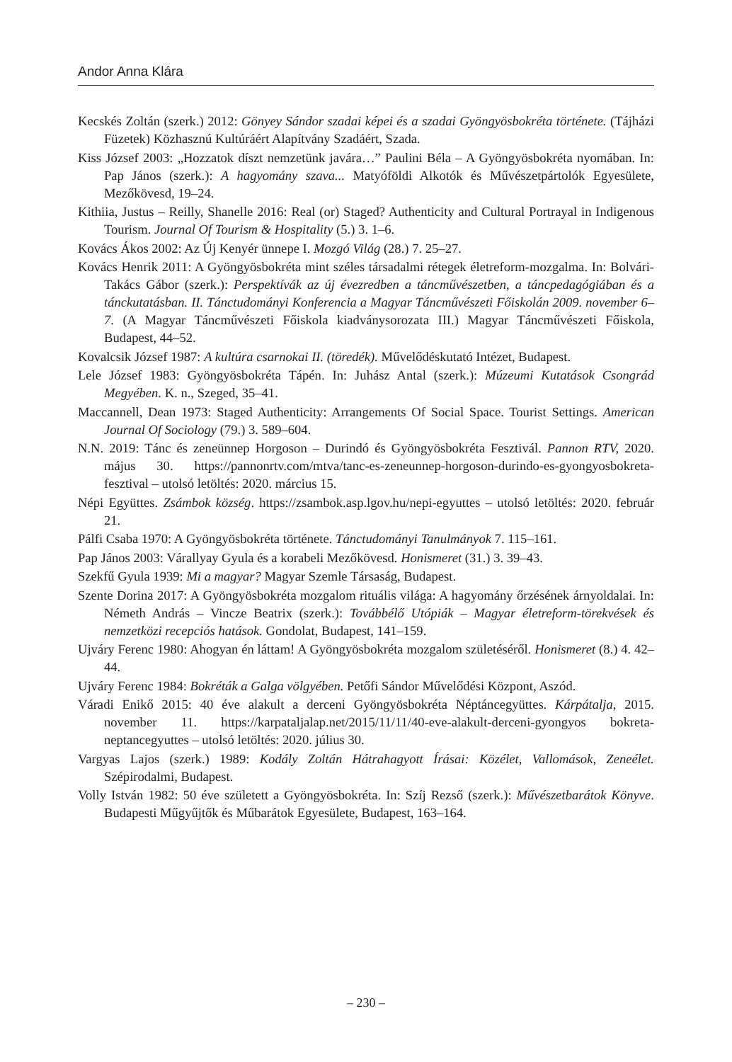Andor Anna Klára
Kecskés Zoltán (szerk.) 2012: Gönyey Sándor szadai képei és a szadai Gyöngyösbokréta története. (Tájházi Füzetek) Közhasznú Kultúráért Alapítvány Szadáért, Szada.
Kiss József 2003: „Hozzatok díszt nemzetünk javára…” Paulini Béla – A Gyöngyösbokréta nyomában. In: Pap János (szerk.): A hagyomány szava... Matyóföldi Alkotók és Művészetpártolók Egyesülete, Mezőkövesd, 19–24.
Kithiia, Justus – Reilly, Shanelle 2016: Real (or) Staged? Authenticity and Cultural Portrayal in Indigenous Tourism. Journal Of Tourism & Hospitality (5.) 3. 1–6.
Kovács Ákos 2002: Az Új Kenyér ünnepe I. Mozgó Világ (28.) 7. 25–27.
Kovács Henrik 2011: A Gyöngyösbokréta mint széles társadalmi rétegek életreform-mozgalma. In: Bolvári-Takács Gábor (szerk.): Perspektívák az új évezredben a táncművészetben, a táncpedagógiában és a tánckutatásban. II. Tánctudományi Konferencia a Magyar Táncművészeti Főiskolán 2009. november 6–7. (A Magyar Táncművészeti Főiskola kiadványsorozata III.) Magyar Táncművészeti Főiskola, Budapest, 44–52.
Kovalcsik József 1987: A kultúra csarnokai II. (töredék). Művelődéskutató Intézet, Budapest.
Lele József 1983: Gyöngyösbokréta Tápén. In: Juhász Antal (szerk.): Múzeumi Kutatások Csongrád Megyében. K. n., Szeged, 35–41.
Maccannell, Dean 1973: Staged Authenticity: Arrangements Of Social Space. Tourist Settings. American Journal Of Sociology (79.) 3. 589–604.
N.N. 2019: Tánc és zeneünnep Horgoson – Durindó és Gyöngyösbokréta Fesztivál. Pannon RTV, 2020. május 30. https://pannonrtv.com/mtva/tanc-es-zeneunnep-horgoson-durindo-es-gyongyosbokreta-fesztival – utolsó letöltés: 2020. március 15.
Népi Együttes. Zsámbok község. https://zsambok.asp.lgov.hu/nepi-egyuttes – utolsó letöltés: 2020. február 21.
Pálfi Csaba 1970: A Gyöngyösbokréta története. Tánctudományi Tanulmányok 7. 115–161.
Pap János 2003: Várallyay Gyula és a korabeli Mezőkövesd. Honismeret (31.) 3. 39–43.
Szekfű Gyula 1939: Mi a magyar? Magyar Szemle Társaság, Budapest.
Szente Dorina 2017: A Gyöngyösbokréta mozgalom rituális világa: A hagyomány őrzésének árnyoldalai. In: Németh András – Vincze Beatrix (szerk.): Továbbélő Utópiák – Magyar életreform-törekvések és nemzetközi recepciós hatások. Gondolat, Budapest, 141–159.
Ujváry Ferenc 1980: Ahogyan én láttam! A Gyöngyösbokréta mozgalom születéséről. Honismeret (8.) 4. 42–44.
Ujváry Ferenc 1984: Bokréták a Galga völgyében. Petőfi Sándor Művelődési Központ, Aszód.
Váradi Enikő 2015: 40 éve alakult a derceni Gyöngyösbokréta Néptáncegyüttes. Kárpátalja, 2015. november 11. https://karpataljalap.net/2015/11/11/40-eve-alakult-derceni-gyongyos bokreta-neptancegyuttes – utolsó letöltés: 2020. július 30.
Vargyas Lajos (szerk.) 1989: Kodály Zoltán Hátrahagyott Írásai: Közélet, Vallomások, Zeneélet. Szépirodalmi, Budapest.
Volly István 1982: 50 éve született a Gyöngyösbokréta. In: Szíj Rezső (szerk.): Művészetbarátok Könyve. Budapesti Műgyűjtők és Műbarátok Egyesülete, Budapest, 163–164.
– 230 –